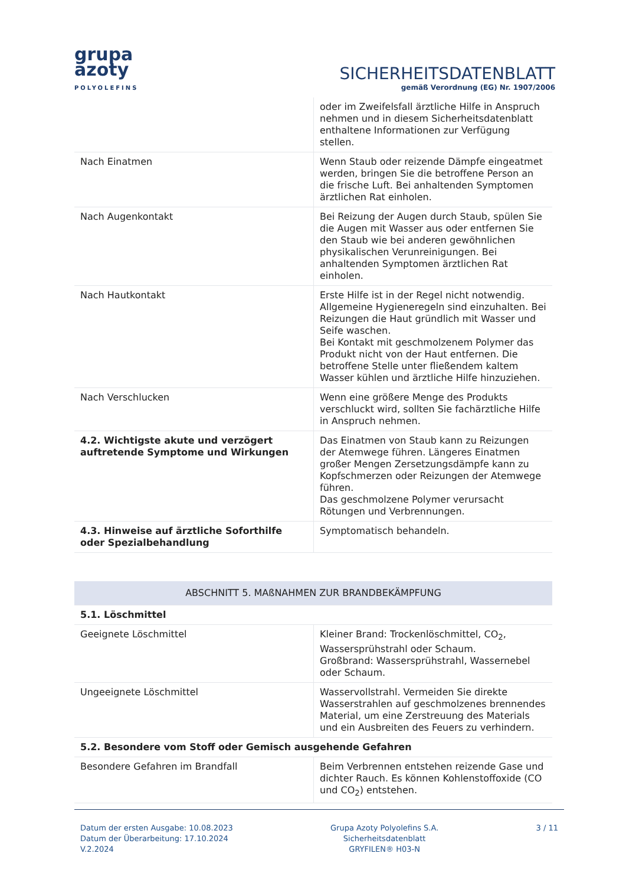grupa
azoty
POLYOLEFINS
SICHERHEITSDATENBLATT
gemäß Verordnung (EG) Nr. 1907/2006
| | oder im Zweifelsfall ärztliche Hilfe in Anspruch nehmen und in diesem Sicherheitsdatenblatt enthaltene Informationen zur Verfügung stellen. |
| Nach Einatmen | Wenn Staub oder reizende Dämpfe eingeatmet werden, bringen Sie die betroffene Person an die frische Luft. Bei anhaltenden Symptomen ärztlichen Rat einholen. |
| Nach Augenkontakt | Bei Reizung der Augen durch Staub, spülen Sie die Augen mit Wasser aus oder entfernen Sie den Staub wie bei anderen gewöhnlichen physikalischen Verunreinigungen. Bei anhaltenden Symptomen ärztlichen Rat einholen. |
| Nach Hautkontakt | Erste Hilfe ist in der Regel nicht notwendig. Allgemeine Hygieneregeln sind einzuhalten. Bei Reizungen die Haut gründlich mit Wasser und Seife waschen. Bei Kontakt mit geschmolzenem Polymer das Produkt nicht von der Haut entfernen. Die betroffene Stelle unter fließendem kaltem Wasser kühlen und ärztliche Hilfe hinzuziehen. |
| Nach Verschlucken | Wenn eine größere Menge des Produkts verschluckt wird, sollten Sie fachärztliche Hilfe in Anspruch nehmen. |
| 4.2. Wichtigste akute und verzögert auftretende Symptome und Wirkungen | Das Einatmen von Staub kann zu Reizungen der Atemwege führen. Längeres Einatmen großer Mengen Zersetzungsdämpfe kann zu Kopfschmerzen oder Reizungen der Atemwege führen. Das geschmolzene Polymer verursacht Rötungen und Verbrennungen. |
| 4.3. Hinweise auf ärztliche Soforthilfe oder Spezialbehandlung | Symptomatisch behandeln. |
| ABSCHNITT 5. MAßNAHMEN ZUR BRANDBEKÄMPFUNG | |
| 5.1. Löschmittel | |
| Geeignete Löschmittel | Kleiner Brand: Trockenlöschmittel, CO<sub>2</sub>, Wassersprühstrahl oder Schaum. Großbrand: Wassersprühstrahl, Wassernebel oder Schaum. |
| Ungeeignete Löschmittel | Wasservollstrahl. Vermeiden Sie direkte Wasserstrahlen auf geschmolzenes brennendes Material, um eine Zerstreuung des Materials und ein Ausbreiten des Feuers zu verhindern. |
| 5.2. Besondere vom Stoff oder Gemisch ausgehende Gefahren | |
| Besondere Gefahren im Brandfall | Beim Verbrennen entstehen reizende Gase und dichter Rauch. Es können Kohlenstoffoxide (CO und CO<sub>2</sub>) entstehen. |
Datum der ersten Ausgabe: 10.08.2023
Datum der Überarbeitung: 17.10.2024
V.2.2024
Grupa Azoty Polyolefins S.A.
Sicherheitsdatenblatt
GRYFILEN® H03-N
3 / 11